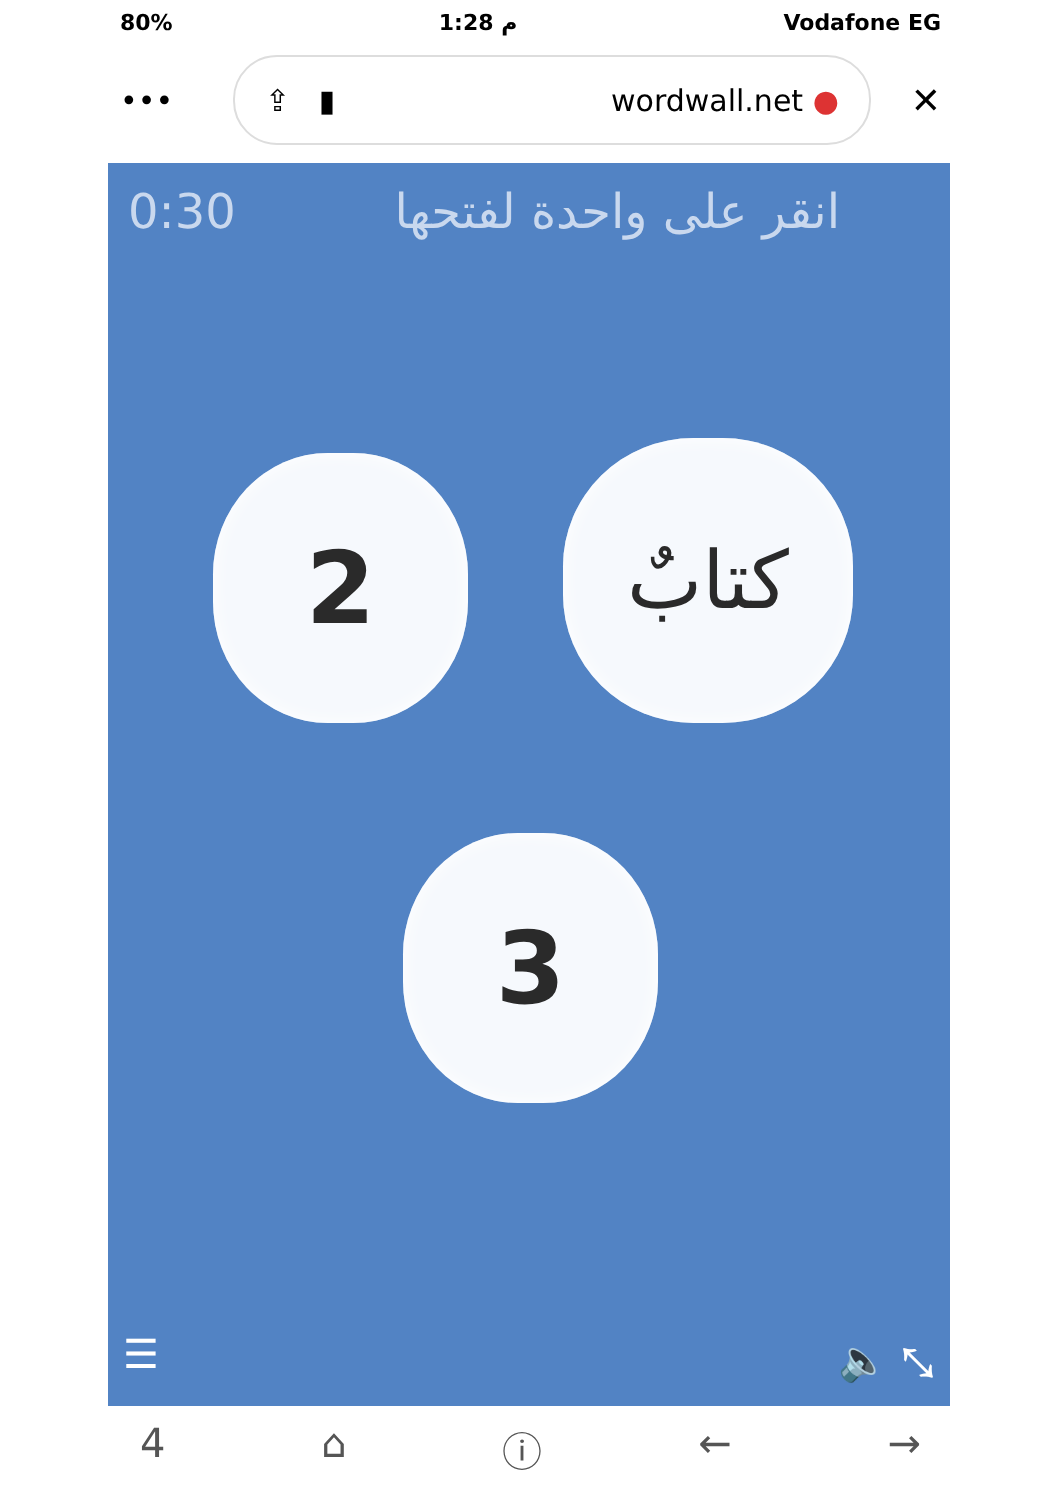80% 1:28 م Vodafone EG
•••
⇪ ▮ wordwall.net ●
✕
0:30 انقر على واحدة لفتحها
2 كتابٌ
3
☰ 🔈 ⤡
4 ⌂ ⓘ ← →